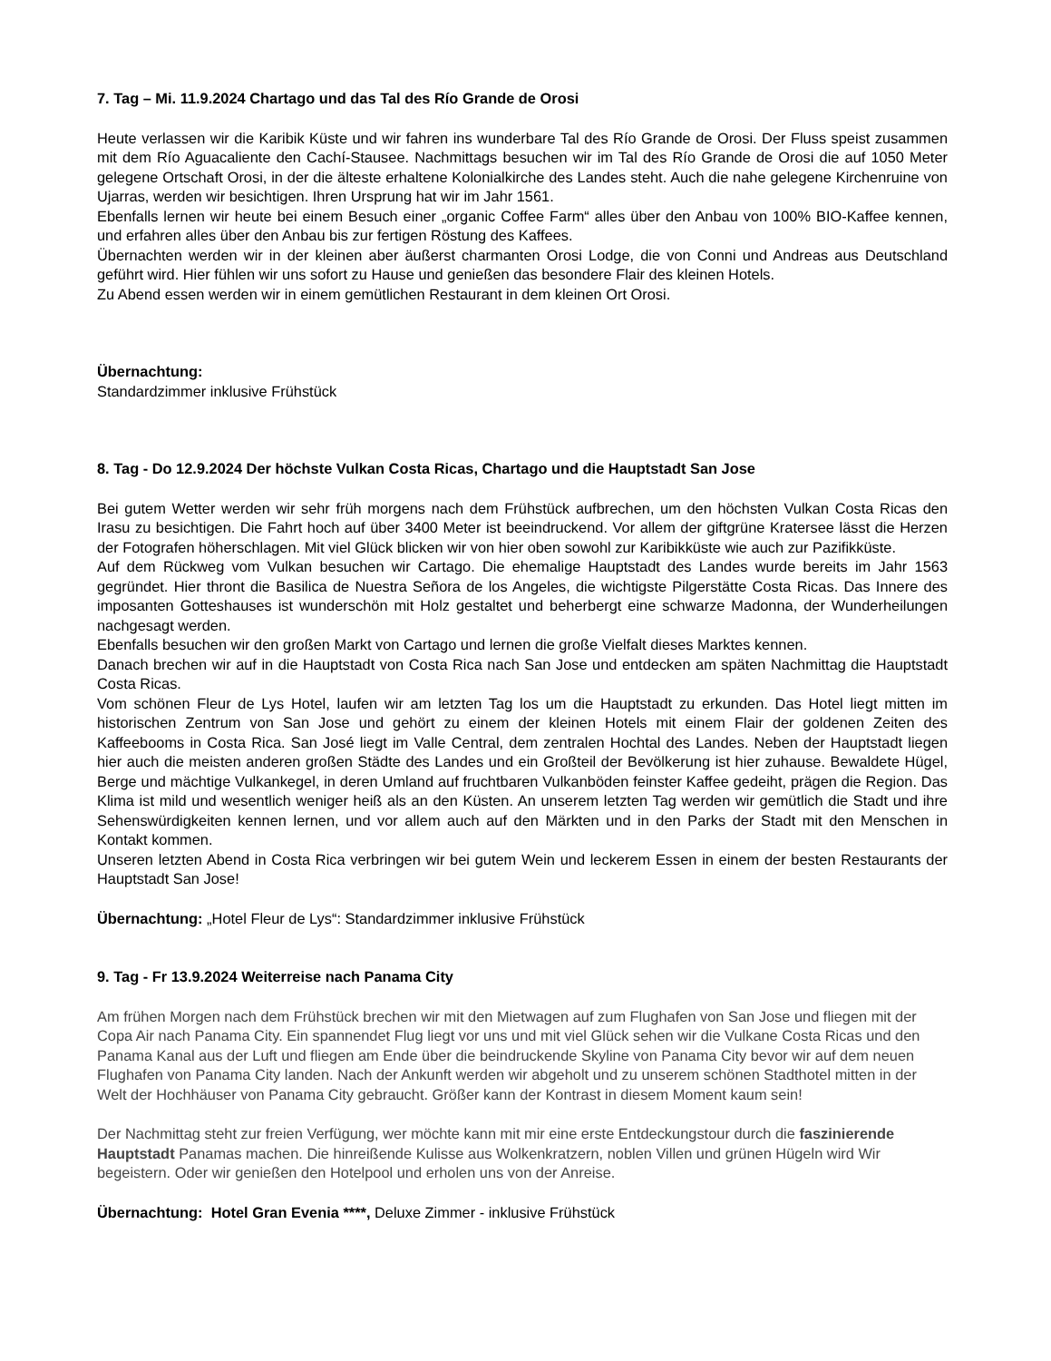7. Tag – Mi. 11.9.2024 Chartago und das Tal des Río Grande de Orosi
Heute verlassen wir die Karibik Küste und wir fahren ins wunderbare Tal des Río Grande de Orosi. Der Fluss speist zusammen mit dem Río Aguacaliente den Cachí-Stausee. Nachmittags besuchen wir im Tal des Río Grande de Orosi die auf 1050 Meter gelegene Ortschaft Orosi, in der die älteste erhaltene Kolonialkirche des Landes steht. Auch die nahe gelegene Kirchenruine von Ujarras, werden wir besichtigen. Ihren Ursprung hat wir im Jahr 1561.
Ebenfalls lernen wir heute bei einem Besuch einer „organic Coffee Farm“ alles über den Anbau von 100% BIO-Kaffee kennen, und erfahren alles über den Anbau bis zur fertigen Röstung des Kaffees.
Übernachten werden wir in der kleinen aber äußerst charmanten Orosi Lodge, die von Conni und Andreas aus Deutschland geführt wird. Hier fühlen wir uns sofort zu Hause und genießen das besondere Flair des kleinen Hotels.
Zu Abend essen werden wir in einem gemütlichen Restaurant in dem kleinen Ort Orosi.
Übernachtung:
Standardzimmer inklusive Frühstück
8. Tag - Do 12.9.2024 Der höchste Vulkan Costa Ricas, Chartago und die Hauptstadt San Jose
Bei gutem Wetter werden wir sehr früh morgens nach dem Frühstück aufbrechen, um den höchsten Vulkan Costa Ricas den Irasu zu besichtigen. Die Fahrt hoch auf über 3400 Meter ist beeindruckend. Vor allem der giftgrüne Kratersee lässt die Herzen der Fotografen höherschlagen. Mit viel Glück blicken wir von hier oben sowohl zur Karibikküste wie auch zur Pazifikküste.
Auf dem Rückweg vom Vulkan besuchen wir Cartago. Die ehemalige Hauptstadt des Landes wurde bereits im Jahr 1563 gegründet. Hier thront die Basilica de Nuestra Señora de los Angeles, die wichtigste Pilgerstätte Costa Ricas. Das Innere des imposanten Gotteshauses ist wunderschön mit Holz gestaltet und beherbergt eine schwarze Madonna, der Wunderheilungen nachgesagt werden.
Ebenfalls besuchen wir den großen Markt von Cartago und lernen die große Vielfalt dieses Marktes kennen.
Danach brechen wir auf in die Hauptstadt von Costa Rica nach San Jose und entdecken am späten Nachmittag die Hauptstadt Costa Ricas.
Vom schönen Fleur de Lys Hotel, laufen wir am letzten Tag los um die Hauptstadt zu erkunden. Das Hotel liegt mitten im historischen Zentrum von San Jose und gehört zu einem der kleinen Hotels mit einem Flair der goldenen Zeiten des Kaffeebooms in Costa Rica. San José liegt im Valle Central, dem zentralen Hochtal des Landes. Neben der Hauptstadt liegen hier auch die meisten anderen großen Städte des Landes und ein Großteil der Bevölkerung ist hier zuhause. Bewaldete Hügel, Berge und mächtige Vulkankegel, in deren Umland auf fruchtbaren Vulkanböden feinster Kaffee gedeiht, prägen die Region. Das Klima ist mild und wesentlich weniger heiß als an den Küsten. An unserem letzten Tag werden wir gemütlich die Stadt und ihre Sehenswürdigkeiten kennen lernen, und vor allem auch auf den Märkten und in den Parks der Stadt mit den Menschen in Kontakt kommen.
Unseren letzten Abend in Costa Rica verbringen wir bei gutem Wein und leckerem Essen in einem der besten Restaurants der Hauptstadt San Jose!
Übernachtung: „Hotel Fleur de Lys“: Standardzimmer inklusive Frühstück
9. Tag - Fr 13.9.2024 Weiterreise nach Panama City
Am frühen Morgen nach dem Frühstück brechen wir mit den Mietwagen auf zum Flughafen von San Jose und fliegen mit der Copa Air nach Panama City. Ein spannendet Flug liegt vor uns und mit viel Glück sehen wir die Vulkane Costa Ricas und den Panama Kanal aus der Luft und fliegen am Ende über die beindruckende Skyline von Panama City bevor wir auf dem neuen Flughafen von Panama City landen. Nach der Ankunft werden wir abgeholt und zu unserem schönen Stadthotel mitten in der Welt der Hochhäuser von Panama City gebraucht. Größer kann der Kontrast in diesem Moment kaum sein!
Der Nachmittag steht zur freien Verfügung, wer möchte kann mit mir eine erste Entdeckungstour durch die faszinierende Hauptstadt Panamas machen. Die hinreißende Kulisse aus Wolkenkratzern, noblen Villen und grünen Hügeln wird Wir begeistern. Oder wir genießen den Hotelpool und erholen uns von der Anreise.
Übernachtung: Hotel Gran Evenia ****, Deluxe Zimmer - inklusive Frühstück